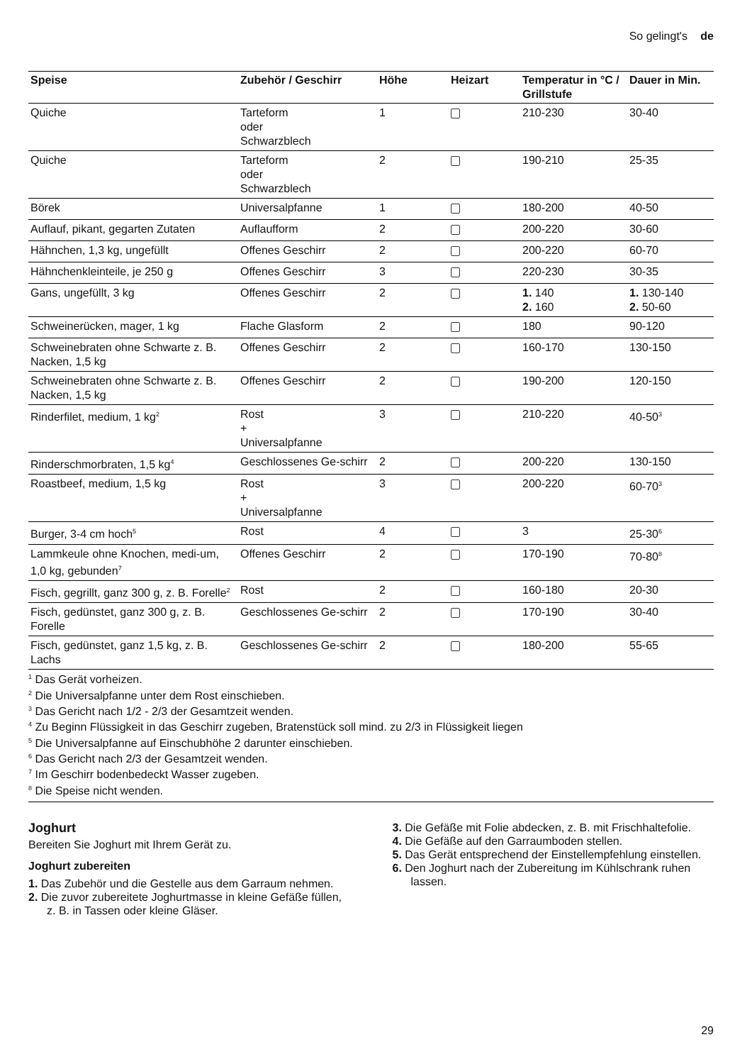So gelingt's de
| Speise | Zubehör / Geschirr | Höhe | Heizart | Temperatur in °C / Grillstufe | Dauer in Min. |
| --- | --- | --- | --- | --- | --- |
| Quiche | Tarteform oder Schwarzblech | 1 | | 210-230 | 30-40 |
| Quiche | Tarteform oder Schwarzblech | 2 | | 190-210 | 25-35 |
| Börek | Universalpfanne | 1 | | 180-200 | 40-50 |
| Auflauf, pikant, gegarten Zutaten | Auflaufform | 2 | | 200-220 | 30-60 |
| Hähnchen, 1,3 kg, ungefüllt | Offenes Geschirr | 2 | | 200-220 | 60-70 |
| Hähnchenkleinteile, je 250 g | Offenes Geschirr | 3 | | 220-230 | 30-35 |
| Gans, ungefüllt, 3 kg | Offenes Geschirr | 2 | | 1. 140 2. 160 | 1. 130-140 2. 50-60 |
| Schweinerücken, mager, 1 kg | Flache Glasform | 2 | | 180 | 90-120 |
| Schweinebraten ohne Schwarte z. B. Nacken, 1,5 kg | Offenes Geschirr | 2 | | 160-170 | 130-150 |
| Schweinebraten ohne Schwarte z. B. Nacken, 1,5 kg | Offenes Geschirr | 2 | | 190-200 | 120-150 |
| Rinderfilet, medium, 1 kg<sup>2</sup> | Rost + Universalpfanne | 3 | | 210-220 | 40-50<sup>3</sup> |
| Rinderschmorbraten, 1,5 kg<sup>4</sup> | Geschlossenes Ge-schirr | 2 | | 200-220 | 130-150 |
| Roastbeef, medium, 1,5 kg | Rost + Universalpfanne | 3 | | 200-220 | 60-70<sup>3</sup> |
| Burger, 3-4 cm hoch<sup>5</sup> | Rost | 4 | | 3 | 25-30<sup>6</sup> |
| Lammkeule ohne Knochen, medi-um, 1,0 kg, gebunden<sup>7</sup> | Offenes Geschirr | 2 | | 170-190 | 70-80<sup>8</sup> |
| Fisch, gegrillt, ganz 300 g, z. B. Forelle<sup>2</sup> | Rost | 2 | | 160-180 | 20-30 |
| Fisch, gedünstet, ganz 300 g, z. B. Forelle | Geschlossenes Ge-schirr | 2 | | 170-190 | 30-40 |
| Fisch, gedünstet, ganz 1,5 kg, z. B. Lachs | Geschlossenes Ge-schirr | 2 | | 180-200 | 55-65 |
<sup>1</sup> Das Gerät vorheizen.
<sup>2</sup> Die Universalpfanne unter dem Rost einschieben.
<sup>3</sup> Das Gericht nach 1/2 - 2/3 der Gesamtzeit wenden.
<sup>4</sup> Zu Beginn Flüssigkeit in das Geschirr zugeben, Bratenstück soll mind. zu 2/3 in Flüssigkeit liegen
<sup>5</sup> Die Universalpfanne auf Einschubhöhe 2 darunter einschieben.
<sup>6</sup> Das Gericht nach 2/3 der Gesamtzeit wenden.
<sup>7</sup> Im Geschirr bodenbedeckt Wasser zugeben.
<sup>8</sup> Die Speise nicht wenden.
Joghurt
Bereiten Sie Joghurt mit Ihrem Gerät zu.
Joghurt zubereiten
1. Das Zubehör und die Gestelle aus dem Garraum nehmen.
2. Die zuvor zubereitete Joghurtmasse in kleine Gefäße füllen, z. B. in Tassen oder kleine Gläser.
3. Die Gefäße mit Folie abdecken, z. B. mit Frischhaltefolie.
4. Die Gefäße auf den Garraumboden stellen.
5. Das Gerät entsprechend der Einstellempfehlung einstellen.
6. Den Joghurt nach der Zubereitung im Kühlschrank ruhen lassen.
29